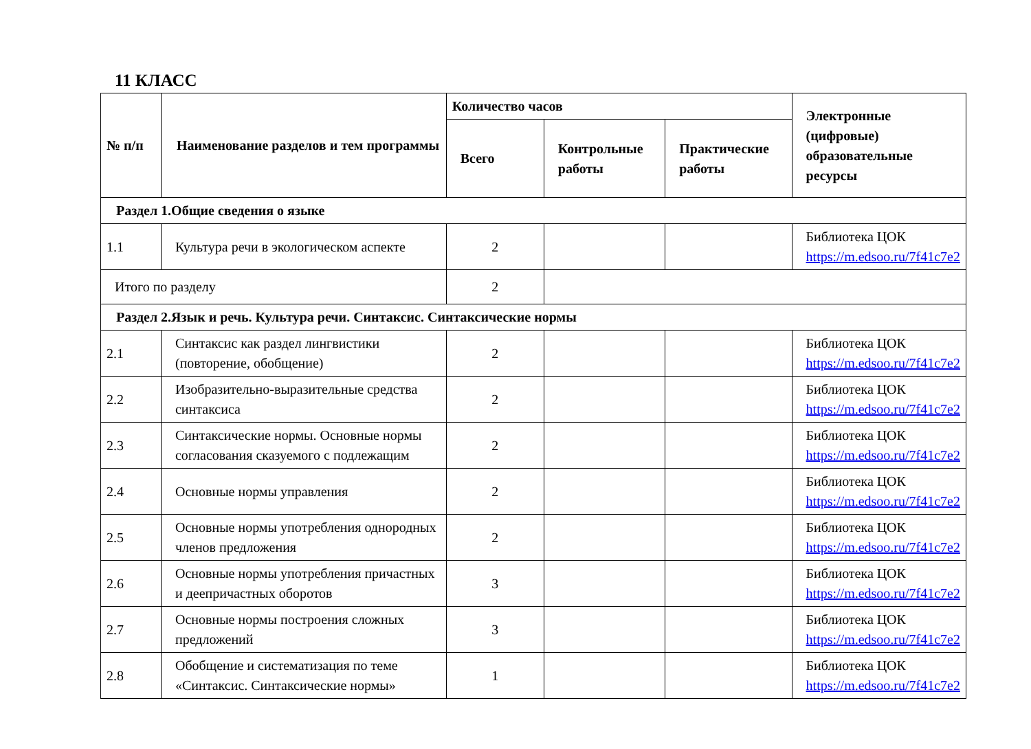11 КЛАСС
| № п/п | Наименование разделов и тем программы | Количество часов | | | Электронные (цифровые) образовательные ресурсы |
| --- | --- | --- | --- | --- | --- |
| | | Всего | Контрольные работы | Практические работы | |
| Раздел 1.Общие сведения о языке | | | | | |
| 1.1 | Культура речи в экологическом аспекте | 2 | | | Библиотека ЦОК https://m.edsoo.ru/7f41c7e2 |
| Итого по разделу | | 2 | | | |
| Раздел 2.Язык и речь. Культура речи. Синтаксис. Синтаксические нормы | | | | | |
| 2.1 | Синтаксис как раздел лингвистики (повторение, обобщение) | 2 | | | Библиотека ЦОК https://m.edsoo.ru/7f41c7e2 |
| 2.2 | Изобразительно-выразительные средства синтаксиса | 2 | | | Библиотека ЦОК https://m.edsoo.ru/7f41c7e2 |
| 2.3 | Синтаксические нормы. Основные нормы согласования сказуемого с подлежащим | 2 | | | Библиотека ЦОК https://m.edsoo.ru/7f41c7e2 |
| 2.4 | Основные нормы управления | 2 | | | Библиотека ЦОК https://m.edsoo.ru/7f41c7e2 |
| 2.5 | Основные нормы употребления однородных членов предложения | 2 | | | Библиотека ЦОК https://m.edsoo.ru/7f41c7e2 |
| 2.6 | Основные нормы употребления причастных и деепричастных оборотов | 3 | | | Библиотека ЦОК https://m.edsoo.ru/7f41c7e2 |
| 2.7 | Основные нормы построения сложных предложений | 3 | | | Библиотека ЦОК https://m.edsoo.ru/7f41c7e2 |
| 2.8 | Обобщение и систематизация по теме «Синтаксис. Синтаксические нормы» | 1 | | | Библиотека ЦОК https://m.edsoo.ru/7f41c7e2 |